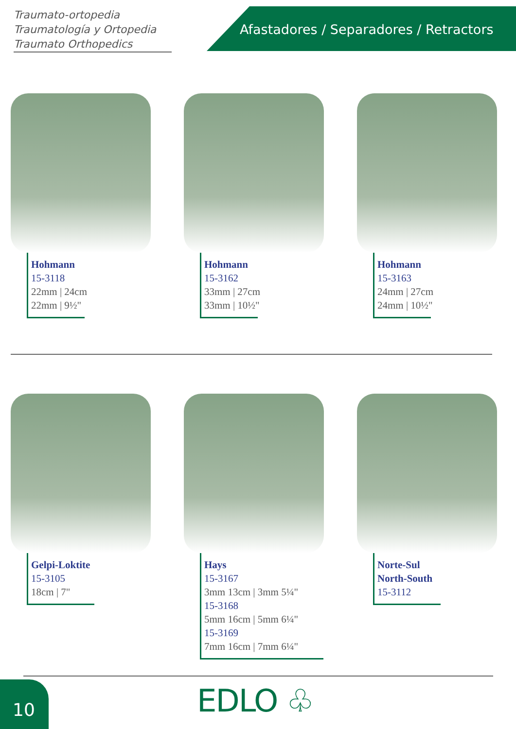Traumato-ortopedia
Traumatología y Ortopedia
Traumato Orthopedics
Afastadores / Separadores / Retractors
Hohmann
15-3118
22mm | 24cm
22mm | 9½"
Hohmann
15-3162
33mm | 27cm
33mm | 10½"
Hohmann
15-3163
24mm | 27cm
24mm | 10½"
Gelpi-Loktite
15-3105
18cm | 7"
Hays
15-3167
3mm 13cm | 3mm 5¼"
15-3168
5mm 16cm | 5mm 6¼"
15-3169
7mm 16cm | 7mm 6¼"
Norte-Sul
North-South
15-3112
10 EDLO ♧